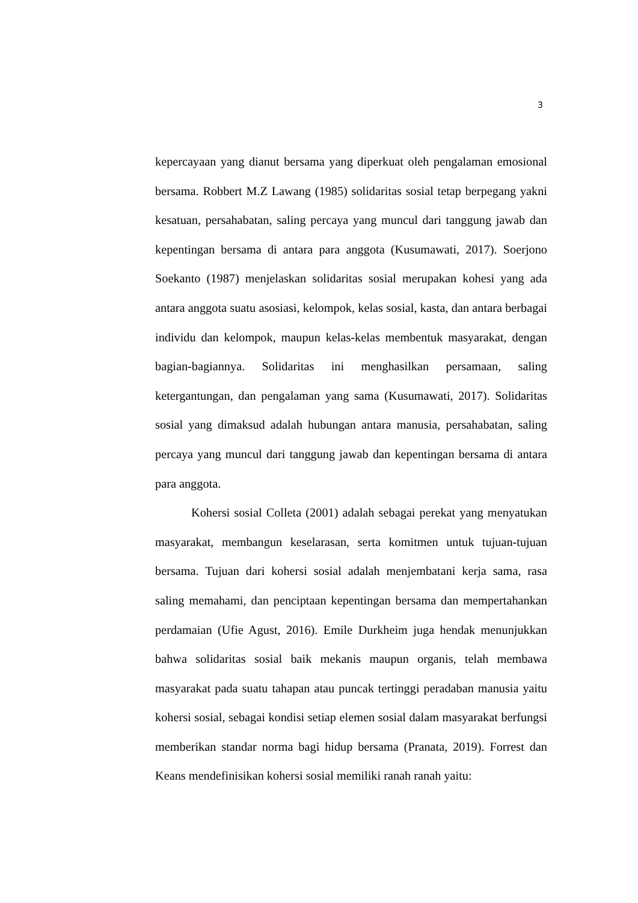3
kepercayaan yang dianut bersama yang diperkuat oleh pengalaman emosional bersama. Robbert M.Z Lawang (1985) solidaritas sosial tetap berpegang yakni kesatuan, persahabatan, saling percaya yang muncul dari tanggung jawab dan kepentingan bersama di antara para anggota (Kusumawati, 2017). Soerjono Soekanto (1987) menjelaskan solidaritas sosial merupakan kohesi yang ada antara anggota suatu asosiasi, kelompok, kelas sosial, kasta, dan antara berbagai individu dan kelompok, maupun kelas-kelas membentuk masyarakat, dengan bagian-bagiannya. Solidaritas ini menghasilkan persamaan, saling ketergantungan, dan pengalaman yang sama (Kusumawati, 2017). Solidaritas sosial yang dimaksud adalah hubungan antara manusia, persahabatan, saling percaya yang muncul dari tanggung jawab dan kepentingan bersama di antara para anggota.
Kohersi sosial Colleta (2001) adalah sebagai perekat yang menyatukan masyarakat, membangun keselarasan, serta komitmen untuk tujuan-tujuan bersama. Tujuan dari kohersi sosial adalah menjembatani kerja sama, rasa saling memahami, dan penciptaan kepentingan bersama dan mempertahankan perdamaian (Ufie Agust, 2016). Emile Durkheim juga hendak menunjukkan bahwa solidaritas sosial baik mekanis maupun organis, telah membawa masyarakat pada suatu tahapan atau puncak tertinggi peradaban manusia yaitu kohersi sosial, sebagai kondisi setiap elemen sosial dalam masyarakat berfungsi memberikan standar norma bagi hidup bersama (Pranata, 2019). Forrest dan Keans mendefinisikan kohersi sosial memiliki ranah ranah yaitu: